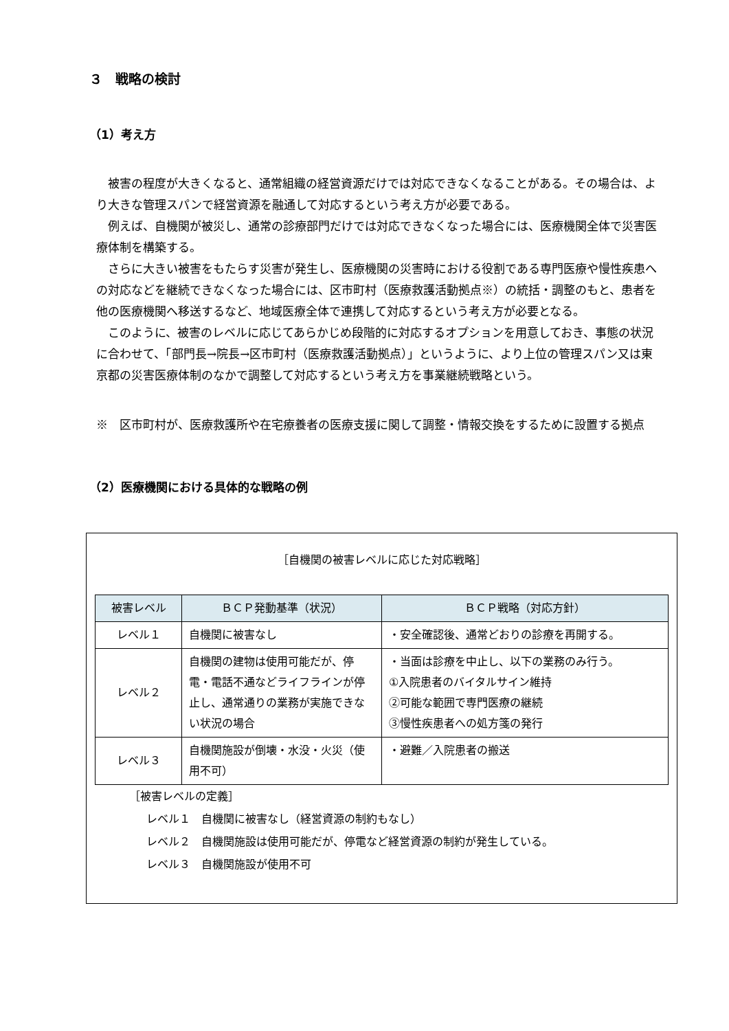３　戦略の検討
（1）考え方
被害の程度が大きくなると、通常組織の経営資源だけでは対応できなくなることがある。その場合は、より大きな管理スパンで経営資源を融通して対応するという考え方が必要である。
例えば、自機関が被災し、通常の診療部門だけでは対応できなくなった場合には、医療機関全体で災害医療体制を構築する。
さらに大きい被害をもたらす災害が発生し、医療機関の災害時における役割である専門医療や慢性疾患への対応などを継続できなくなった場合には、区市町村（医療救護活動拠点※）の統括・調整のもと、患者を他の医療機関へ移送するなど、地域医療全体で連携して対応するという考え方が必要となる。
このように、被害のレベルに応じてあらかじめ段階的に対応するオプションを用意しておき、事態の状況に合わせて、「部門長→院長→区市町村（医療救護活動拠点）」というように、より上位の管理スパン又は東京都の災害医療体制のなかで調整して対応するという考え方を事業継続戦略という。
※　区市町村が、医療救護所や在宅療養者の医療支援に関して調整・情報交換をするために設置する拠点
（2）医療機関における具体的な戦略の例
［自機関の被害レベルに応じた対応戦略］
| 被害レベル | ＢＣＰ発動基準（状況） | ＢＣＰ戦略（対応方針） |
| --- | --- | --- |
| レベル１ | 自機関に被害なし | ・安全確認後、通常どおりの診療を再開する。 |
| レベル２ | 自機関の建物は使用可能だが、停電・電話不通などライフラインが停止し、通常通りの業務が実施できない状況の場合 | ・当面は診療を中止し、以下の業務のみ行う。 ①入院患者のバイタルサイン維持 ②可能な範囲で専門医療の継続 ③慢性疾患者への処方箋の発行 |
| レベル３ | 自機関施設が倒壊・水没・火災（使用不可） | ・避難／入院患者の搬送 |
［被害レベルの定義］
レベル１　自機関に被害なし（経営資源の制約もなし）
レベル２　自機関施設は使用可能だが、停電など経営資源の制約が発生している。
レベル３　自機関施設が使用不可